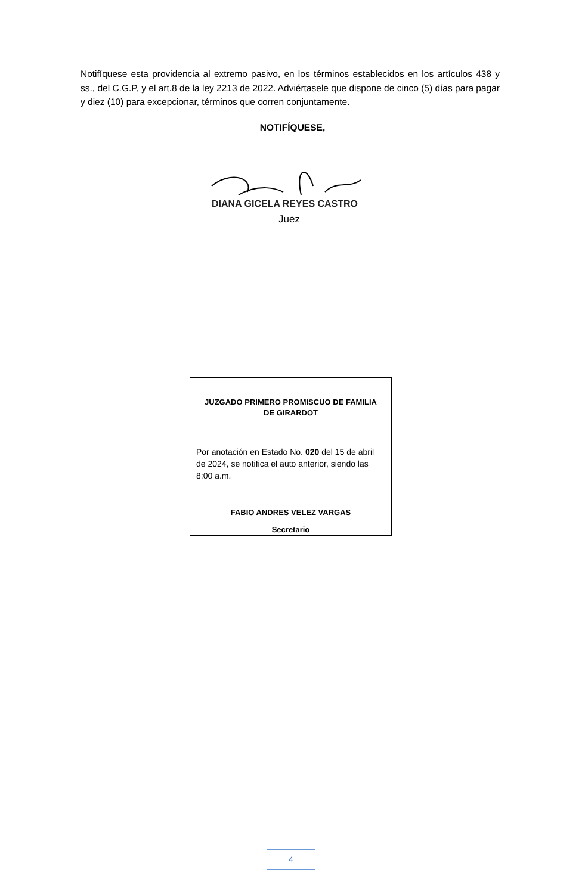Notifíquese esta providencia al extremo pasivo, en los términos establecidos en los artículos 438 y ss., del C.G.P, y el art.8 de la ley 2213 de 2022. Adviértasele que dispone de cinco (5) días para pagar y diez (10) para excepcionar, términos que corren conjuntamente.
NOTIFÍQUESE,
DIANA GICELA REYES CASTRO
Juez
JUZGADO PRIMERO PROMISCUO DE FAMILIA DE GIRARDOT
Por anotación en Estado No. 020 del 15 de abril de 2024, se notifica el auto anterior, siendo las 8:00 a.m.
FABIO ANDRES VELEZ VARGAS
Secretario
4